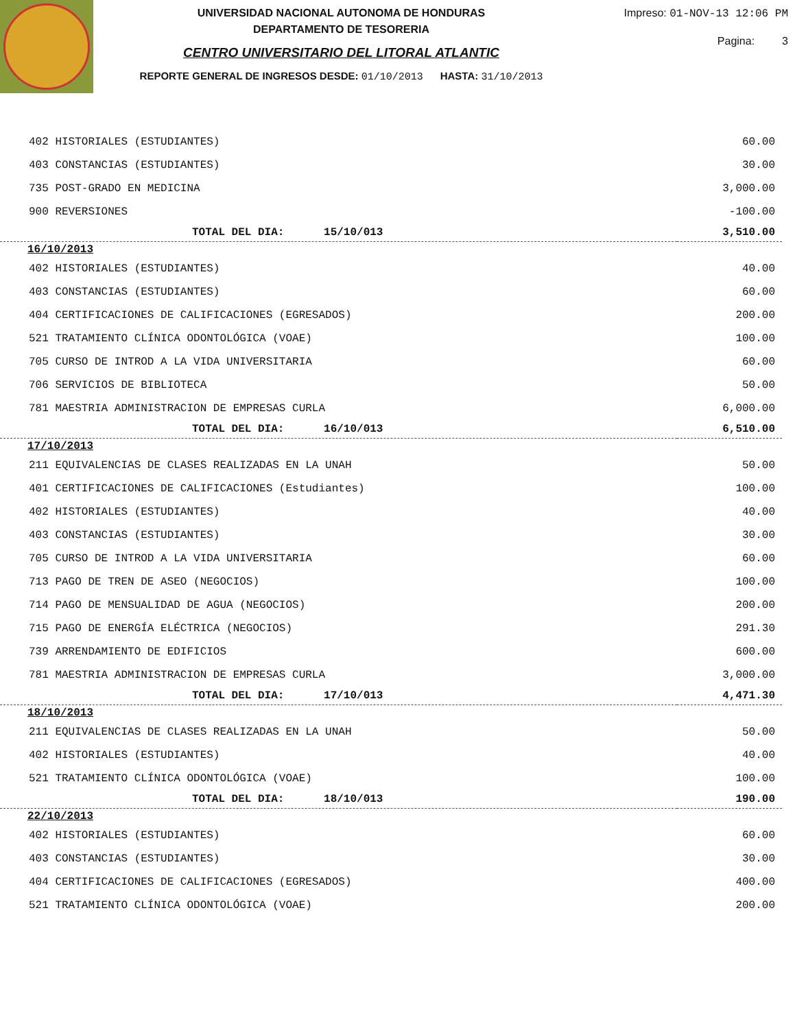UNIVERSIDAD NACIONAL AUTONOMA DE HONDURAS
DEPARTAMENTO DE TESORERIA
CENTRO UNIVERSITARIO DEL LITORAL ATLANTIC
REPORTE GENERAL DE INGRESOS DESDE: 01/10/2013 HASTA: 31/10/2013
Impreso: 01-NOV-13 12:06 PM
Pagina: 3
| 402 HISTORIALES (ESTUDIANTES) | 60.00 |
| 403 CONSTANCIAS (ESTUDIANTES) | 30.00 |
| 735 POST-GRADO EN MEDICINA | 3,000.00 |
| 900 REVERSIONES | -100.00 |
| TOTAL DEL DIA: 15/10/013 | 3,510.00 |
| 16/10/2013 | |
| 402 HISTORIALES (ESTUDIANTES) | 40.00 |
| 403 CONSTANCIAS (ESTUDIANTES) | 60.00 |
| 404 CERTIFICACIONES DE CALIFICACIONES (EGRESADOS) | 200.00 |
| 521 TRATAMIENTO CLÍNICA ODONTOLÓGICA (VOAE) | 100.00 |
| 705 CURSO DE INTROD A LA VIDA UNIVERSITARIA | 60.00 |
| 706 SERVICIOS DE BIBLIOTECA | 50.00 |
| 781 MAESTRIA ADMINISTRACION DE EMPRESAS CURLA | 6,000.00 |
| TOTAL DEL DIA: 16/10/013 | 6,510.00 |
| 17/10/2013 | |
| 211 EQUIVALENCIAS DE CLASES REALIZADAS EN LA UNAH | 50.00 |
| 401 CERTIFICACIONES DE CALIFICACIONES (Estudiantes) | 100.00 |
| 402 HISTORIALES (ESTUDIANTES) | 40.00 |
| 403 CONSTANCIAS (ESTUDIANTES) | 30.00 |
| 705 CURSO DE INTROD A LA VIDA UNIVERSITARIA | 60.00 |
| 713 PAGO DE TREN DE ASEO (NEGOCIOS) | 100.00 |
| 714 PAGO DE MENSUALIDAD DE AGUA (NEGOCIOS) | 200.00 |
| 715 PAGO DE ENERGÍA ELÉCTRICA (NEGOCIOS) | 291.30 |
| 739 ARRENDAMIENTO DE EDIFICIOS | 600.00 |
| 781 MAESTRIA ADMINISTRACION DE EMPRESAS CURLA | 3,000.00 |
| TOTAL DEL DIA: 17/10/013 | 4,471.30 |
| 18/10/2013 | |
| 211 EQUIVALENCIAS DE CLASES REALIZADAS EN LA UNAH | 50.00 |
| 402 HISTORIALES (ESTUDIANTES) | 40.00 |
| 521 TRATAMIENTO CLÍNICA ODONTOLÓGICA (VOAE) | 100.00 |
| TOTAL DEL DIA: 18/10/013 | 190.00 |
| 22/10/2013 | |
| 402 HISTORIALES (ESTUDIANTES) | 60.00 |
| 403 CONSTANCIAS (ESTUDIANTES) | 30.00 |
| 404 CERTIFICACIONES DE CALIFICACIONES (EGRESADOS) | 400.00 |
| 521 TRATAMIENTO CLÍNICA ODONTOLÓGICA (VOAE) | 200.00 |